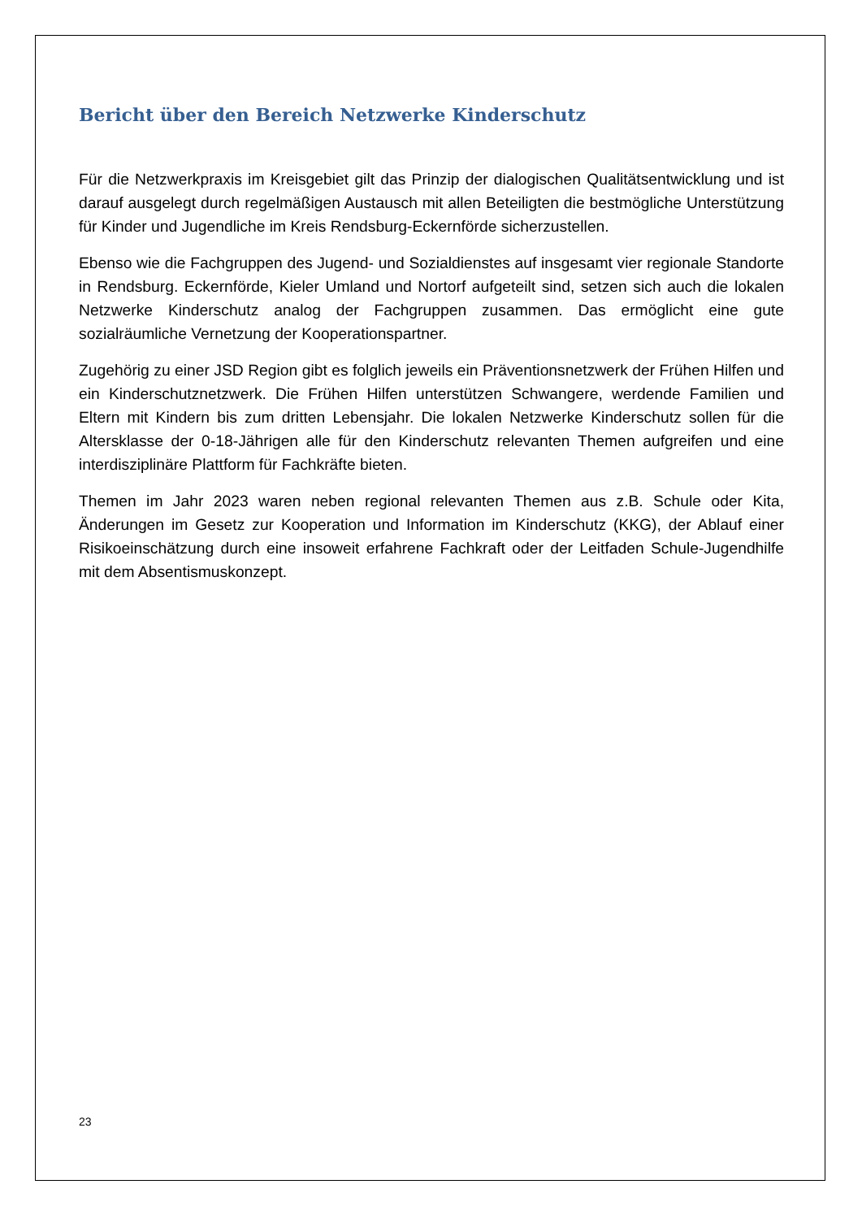Bericht über den Bereich Netzwerke Kinderschutz
Für die Netzwerkpraxis im Kreisgebiet gilt das Prinzip der dialogischen Qualitätsentwicklung und ist darauf ausgelegt durch regelmäßigen Austausch mit allen Beteiligten die bestmögliche Unterstützung für Kinder und Jugendliche im Kreis Rendsburg-Eckernförde sicherzustellen.
Ebenso wie die Fachgruppen des Jugend- und Sozialdienstes auf insgesamt vier regionale Standorte in Rendsburg. Eckernförde, Kieler Umland und Nortorf aufgeteilt sind, setzen sich auch die lokalen Netzwerke Kinderschutz analog der Fachgruppen zusammen. Das ermöglicht eine gute sozialräumliche Vernetzung der Kooperationspartner.
Zugehörig zu einer JSD Region gibt es folglich jeweils ein Präventionsnetzwerk der Frühen Hilfen und ein Kinderschutznetzwerk. Die Frühen Hilfen unterstützen Schwangere, werdende Familien und Eltern mit Kindern bis zum dritten Lebensjahr. Die lokalen Netzwerke Kinderschutz sollen für die Altersklasse der 0-18-Jährigen alle für den Kinderschutz relevanten Themen aufgreifen und eine interdisziplinäre Plattform für Fachkräfte bieten.
Themen im Jahr 2023 waren neben regional relevanten Themen aus z.B. Schule oder Kita, Änderungen im Gesetz zur Kooperation und Information im Kinderschutz (KKG), der Ablauf einer Risikoeinschätzung durch eine insoweit erfahrene Fachkraft oder der Leitfaden Schule-Jugendhilfe mit dem Absentismuskonzept.
23